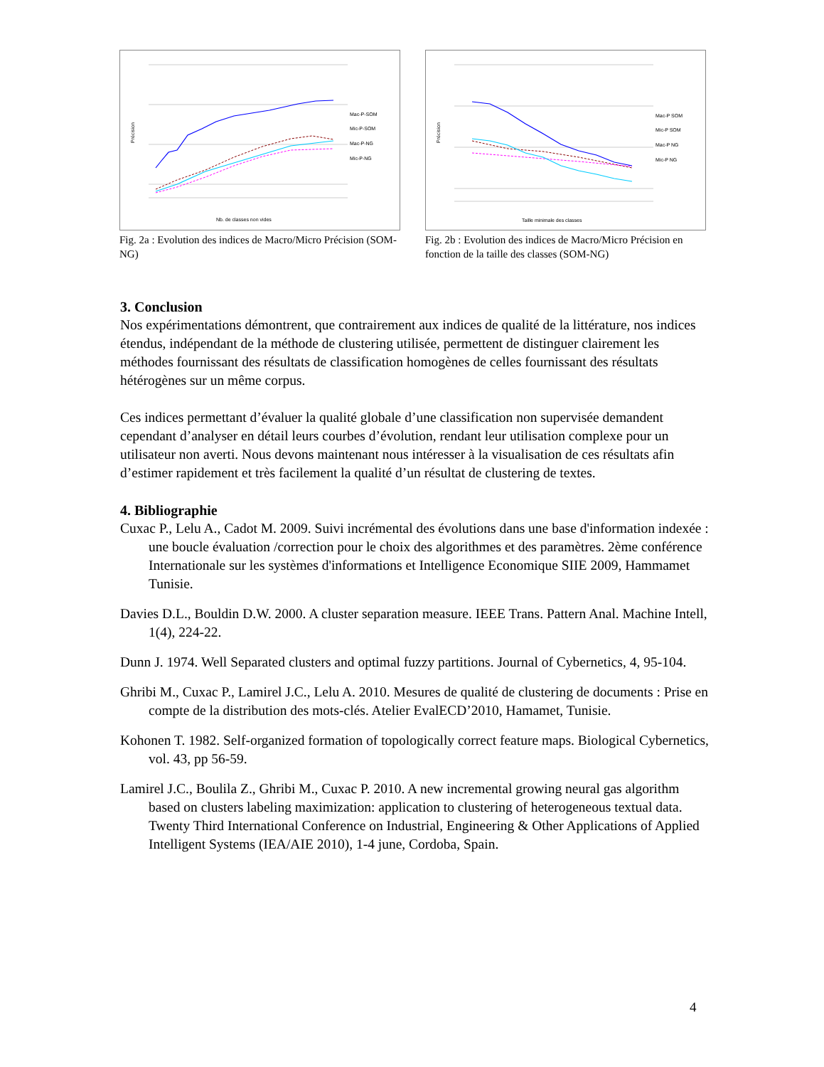Précision
Nb. de classes non vides
Mac-P-SOM
Mic-P-SOM
Mac-P-NG
Mic-P-NG
Fig. 2a : Evolution des indices de Macro/Micro Précision (SOM-NG)
Précision
Taille minimale des classes
Mac-P SOM
Mic-P SOM
Mac-P NG
Mic-P NG
Fig. 2b : Evolution des indices de Macro/Micro Précision en fonction de la taille des classes (SOM-NG)
3. Conclusion
Nos expérimentations démontrent, que contrairement aux indices de qualité de la littérature, nos indices étendus, indépendant de la méthode de clustering utilisée, permettent de distinguer clairement les méthodes fournissant des résultats de classification homogènes de celles fournissant des résultats hétérogènes sur un même corpus.
Ces indices permettant d’évaluer la qualité globale d’une classification non supervisée demandent cependant d’analyser en détail leurs courbes d’évolution, rendant leur utilisation complexe pour un utilisateur non averti. Nous devons maintenant nous intéresser à la visualisation de ces résultats afin d’estimer rapidement et très facilement la qualité d’un résultat de clustering de textes.
4. Bibliographie
Cuxac P., Lelu A., Cadot M. 2009. Suivi incrémental des évolutions dans une base d'information indexée : une boucle évaluation /correction pour le choix des algorithmes et des paramètres. 2ème conférence Internationale sur les systèmes d'informations et Intelligence Economique SIIE 2009, Hammamet Tunisie.
Davies D.L., Bouldin D.W. 2000. A cluster separation measure. IEEE Trans. Pattern Anal. Machine Intell, 1(4), 224-22.
Dunn J. 1974. Well Separated clusters and optimal fuzzy partitions. Journal of Cybernetics, 4, 95-104.
Ghribi M., Cuxac P., Lamirel J.C., Lelu A. 2010. Mesures de qualité de clustering de documents : Prise en compte de la distribution des mots-clés. Atelier EvalECD’2010, Hamamet, Tunisie.
Kohonen T. 1982. Self-organized formation of topologically correct feature maps. Biological Cybernetics, vol. 43, pp 56-59.
Lamirel J.C., Boulila Z., Ghribi M., Cuxac P. 2010. A new incremental growing neural gas algorithm based on clusters labeling maximization: application to clustering of heterogeneous textual data. Twenty Third International Conference on Industrial, Engineering & Other Applications of Applied Intelligent Systems (IEA/AIE 2010), 1-4 june, Cordoba, Spain.
4